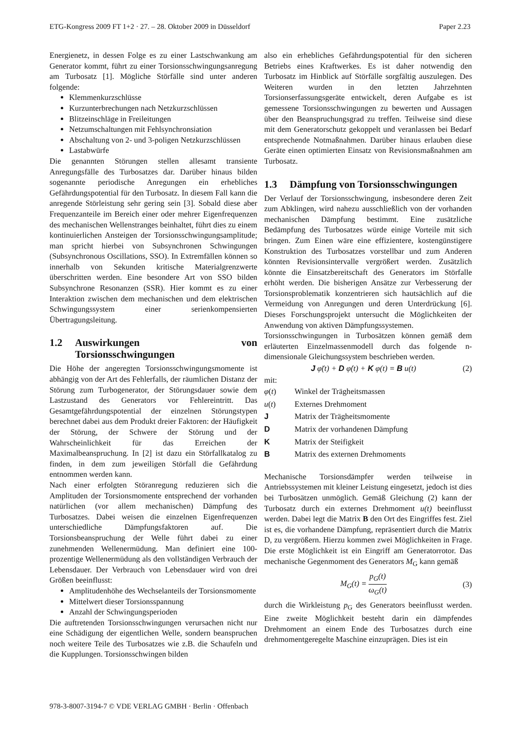ETG-Kongress 2009 FT 1+2 · 27. – 28. Oktober 2009 in Düsseldorf Paper 2.23
Energienetz, in dessen Folge es zu einer Lastschwankung am Generator kommt, führt zu einer Torsionsschwingungsanregung am Turbosatz [1]. Mögliche Störfälle sind unter anderen folgende:
Klemmenkurzschlüsse
Kurzunterbrechungen nach Netzkurzschlüssen
Blitzeinschläge in Freileitungen
Netzumschaltungen mit Fehlsynchronsiation
Abschaltung von 2- und 3-poligen Netzkurzschlüssen
Lastabwürfe
Die genannten Störungen stellen allesamt transiente Anregungsfälle des Turbosatzes dar. Darüber hinaus bilden sogenannte periodische Anregungen ein erhebliches Gefährdungspotential für den Turbosatz. In diesem Fall kann die anregende Störleistung sehr gering sein [3]. Sobald diese aber Frequenzanteile im Bereich einer oder mehrer Eigenfrequenzen des mechanischen Wellenstranges beinhaltet, führt dies zu einem kontinuierlichen Ansteigen der Torsionsschwingungsamplitude; man spricht hierbei von Subsynchronen Schwingungen (Subsynchronous Oscillations, SSO). In Extremfällen können so innerhalb von Sekunden kritische Materialgrenzwerte überschritten werden. Eine besondere Art von SSO bilden Subsynchrone Resonanzen (SSR). Hier kommt es zu einer Interaktion zwischen dem mechanischen und dem elektrischen Schwingungssystem einer serienkompensierten Übertragungsleitung.
1.2 Auswirkungen von Torsionsschwingungen
Die Höhe der angeregten Torsionsschwingungsmomente ist abhängig von der Art des Fehlerfalls, der räumlichen Distanz der Störung zum Turbogenerator, der Störungsdauer sowie dem Lastzustand des Generators vor Fehlereintritt. Das Gesamtgefährdungspotential der einzelnen Störungstypen berechnet dabei aus dem Produkt dreier Faktoren: der Häufigkeit der Störung, der Schwere der Störung und der Wahrscheinlichkeit für das Erreichen der Maximalbeanspruchung. In [2] ist dazu ein Störfallkatalog zu finden, in dem zum jeweiligen Störfall die Gefährdung entnommen werden kann.
Nach einer erfolgten Störanregung reduzieren sich die Amplituden der Torsionsmomente entsprechend der vorhanden natürlichen (vor allem mechanischen) Dämpfung des Turbosatzes. Dabei weisen die einzelnen Eigenfrequenzen unterschiedliche Dämpfungsfaktoren auf. Die Torsionsbeanspruchung der Welle führt dabei zu einer zunehmenden Wellenermüdung. Man definiert eine 100-prozentige Wellenermüdung als den vollständigen Verbrauch der Lebensdauer. Der Verbrauch von Lebensdauer wird von drei Größen beeinflusst:
Amplitudenhöhe des Wechselanteils der Torsionsmomente
Mittelwert dieser Torsionsspannung
Anzahl der Schwingungsperioden
Die auftretenden Torsionsschwingungen verursachen nicht nur eine Schädigung der eigentlichen Welle, sondern beanspruchen noch weitere Teile des Turbosatzes wie z.B. die Schaufeln und die Kupplungen. Torsionsschwingen bilden
also ein erhebliches Gefährdungspotential für den sicheren Betriebs eines Kraftwerkes. Es ist daher notwendig den Turbosatz im Hinblick auf Störfälle sorgfältig auszulegen. Des Weiteren wurden in den letzten Jahrzehnten Torsionserfassungsgeräte entwickelt, deren Aufgabe es ist gemessene Torsionsschwingungen zu bewerten und Aussagen über den Beanspruchungsgrad zu treffen. Teilweise sind diese mit dem Generatorschutz gekoppelt und veranlassen bei Bedarf entsprechende Notmaßnahmen. Darüber hinaus erlauben diese Geräte einen optimierten Einsatz von Revisionsmaßnahmen am Turbosatz.
1.3 Dämpfung von Torsionsschwingungen
Der Verlauf der Torsionsschwingung, insbesondere deren Zeit zum Abklingen, wird nahezu ausschließlich von der vorhanden mechanischen Dämpfung bestimmt. Eine zusätzliche Bedämpfung des Turbosatzes würde einige Vorteile mit sich bringen. Zum Einen wäre eine effizientere, kostengünstigere Konstruktion des Turbosatzes vorstellbar und zum Anderen könnten Revisionsintervalle vergrößert werden. Zusätzlich könnte die Einsatzbereitschaft des Generators im Störfalle erhöht werden. Die bisherigen Ansätze zur Verbesserung der Torsionsproblematik konzentrieren sich hautsächlich auf die Vermeidung von Anregungen und deren Unterdrückung [6]. Dieses Forschungsprojekt untersucht die Möglichkeiten der Anwendung von aktiven Dämpfungssystemen.
Torsionsschwingungen in Turbosätzen können gemäß dem erläuterten Einzelmassenmodell durch das folgende n-dimensionale Gleichungssystem beschrieben werden.
J φ̈(t) + D φ̇(t) + K φ(t) = B u(t) (2)
mit:
| φ ( t ) | Winkel der Trägheitsmassen |
| u ( t ) | Externes Drehmoment |
| J | Matrix der Trägheitsmomente |
| D | Matrix der vorhandenen Dämpfung |
| K | Matrix der Steifigkeit |
| B | Matrix des externen Drehmoments |
Mechanische Torsionsdämpfer werden teilweise in Antriebssystemen mit kleiner Leistung eingesetzt, jedoch ist dies bei Turbosätzen unmöglich. Gemäß Gleichung (2) kann der Turbosatz durch ein externes Drehmoment u(t) beeinflusst werden. Dabei legt die Matrix B den Ort des Eingriffes fest. Ziel ist es, die vorhandene Dämpfung, repräsentiert durch die Matrix D, zu vergrößern. Hierzu kommen zwei Möglichkeiten in Frage. Die erste Möglichkeit ist ein Eingriff am Generatorrotor. Das mechanische Gegenmoment des Generators M<sub>G</sub> kann gemäß
M<sub>G</sub>(t) = p<sub>G</sub>(t) ω<sub>G</sub>(t) (3)
durch die Wirkleistung p<sub>G</sub> des Generators beeinflusst werden. Eine zweite Möglichkeit besteht darin ein dämpfendes Drehmoment an einem Ende des Turbosatzes durch eine drehmomentgeregelte Maschine einzuprägen. Dies ist ein
978-3-8007-3194-7 © VDE VERLAG GMBH · Berlin · Offenbach